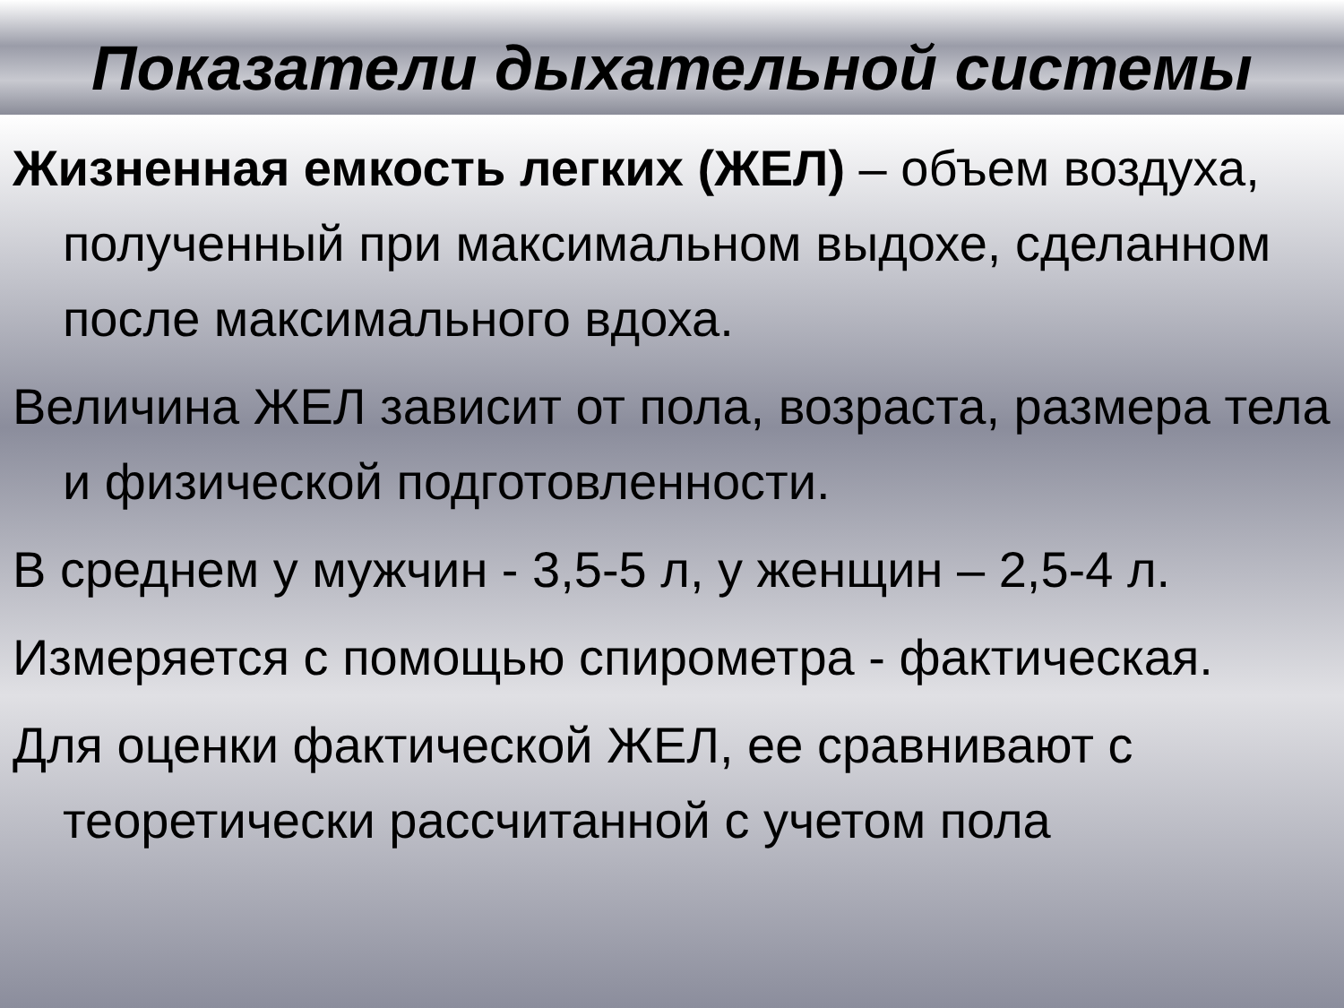Показатели дыхательной системы
Жизненная емкость легких (ЖЕЛ) – объем воздуха, полученный при максимальном выдохе, сделанном после максимального вдоха.
Величина ЖЕЛ зависит от пола, возраста, размера тела и физической подготовленности.
В среднем у мужчин - 3,5-5 л, у женщин – 2,5-4 л.
Измеряется с помощью спирометра - фактическая.
Для оценки фактической ЖЕЛ, ее сравнивают с теоретически рассчитанной с учетом пола